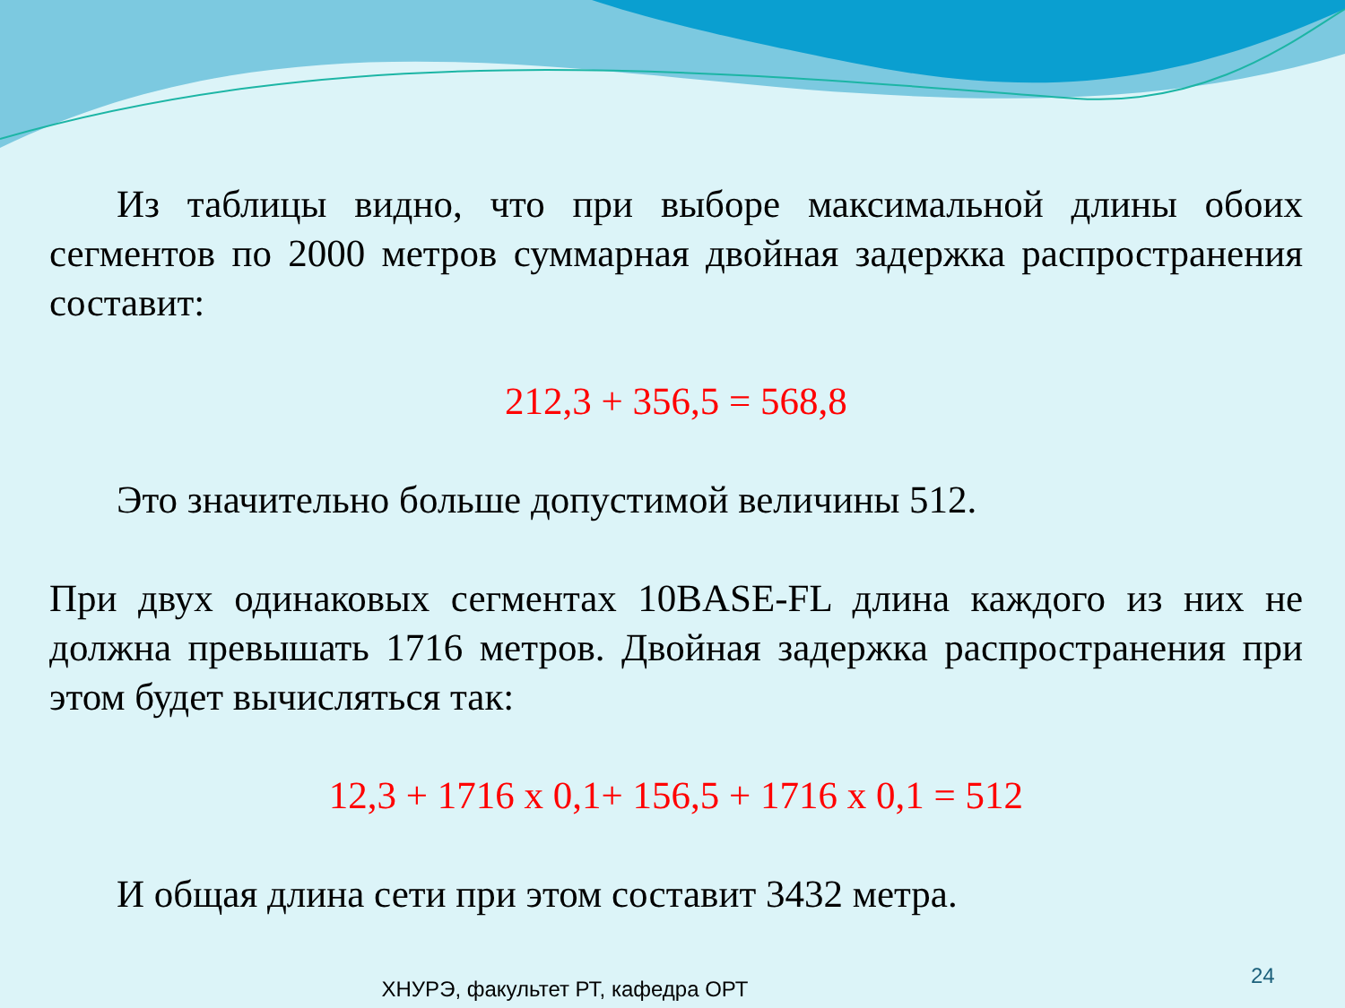Из таблицы видно, что при выборе максимальной длины обоих сегментов по 2000 метров суммарная двойная задержка распространения составит:
212,3 + 356,5 = 568,8
Это значительно больше допустимой величины 512.
При двух одинаковых сегментах 10BASE-FL длина каждого из них не должна превышать 1716 метров. Двойная задержка распространения при этом будет вычисляться так:
12,3 + 1716 x 0,1+ 156,5 + 1716 x 0,1 = 512
И общая длина сети при этом составит 3432 метра.
ХНУРЭ, факультет РТ, кафедра ОРТ
24